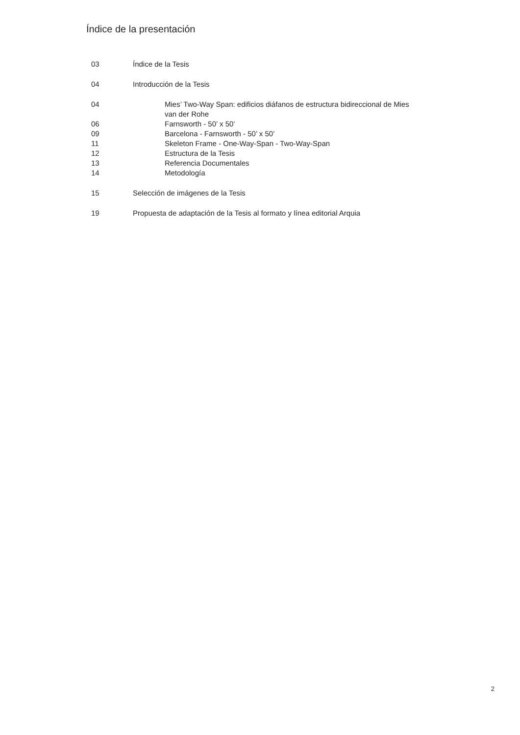Índice de la presentación
03 Índice de la Tesis
04 Introducción de la Tesis
04 Mies’ Two-Way Span: edificios diáfanos de estructura bidireccional de Mies van der Rohe
06 Farnsworth - 50’ x 50’
09 Barcelona - Farnsworth - 50’ x 50’
11 Skeleton Frame - One-Way-Span - Two-Way-Span
12 Estructura de la Tesis
13 Referencia Documentales
14 Metodología
15 Selección de imágenes de la Tesis
19 Propuesta de adaptación de la Tesis al formato y línea editorial Arquia
2